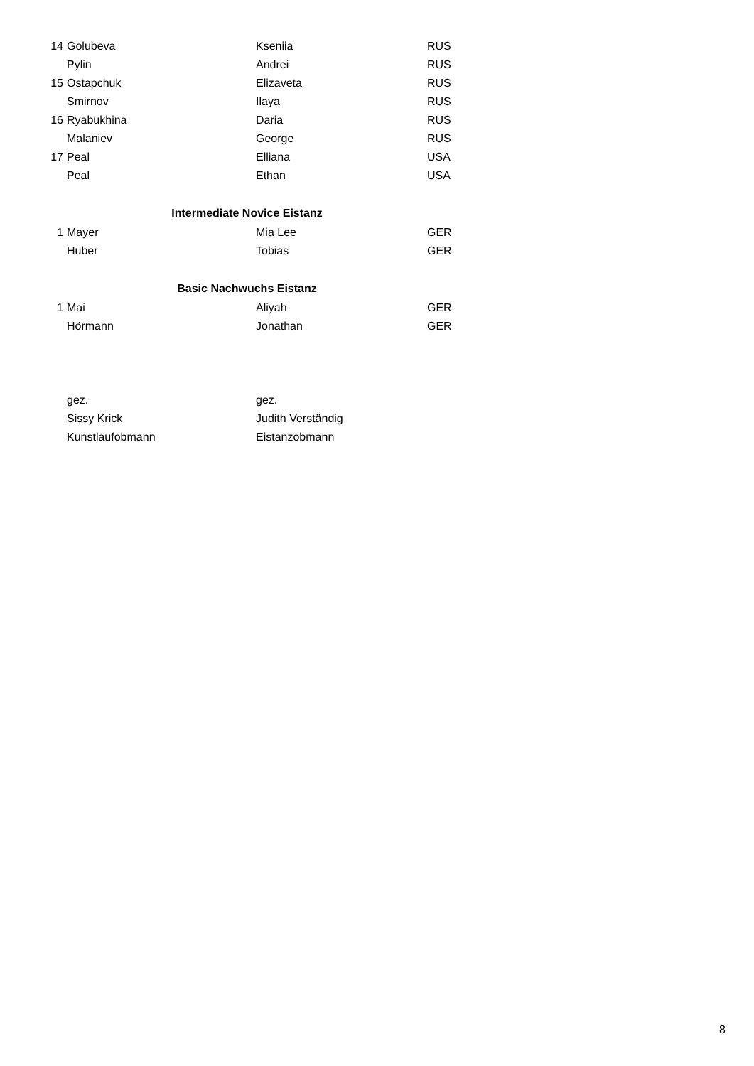| 14 | Golubeva | Kseniia | RUS |
| | Pylin | Andrei | RUS |
| 15 | Ostapchuk | Elizaveta | RUS |
| | Smirnov | Ilaya | RUS |
| 16 | Ryabukhina | Daria | RUS |
| | Malaniev | George | RUS |
| 17 | Peal | Elliana | USA |
| | Peal | Ethan | USA |
| | Intermediate Novice Eistanz | | |
| 1 | Mayer | Mia Lee | GER |
| | Huber | Tobias | GER |
| | Basic Nachwuchs Eistanz | | |
| 1 | Mai | Aliyah | GER |
| | Hörmann | Jonathan | GER |
| | gez. | gez. | |
| | Sissy Krick | Judith Verständig | |
| | Kunstlaufobmann | Eistanzobmann | |
8